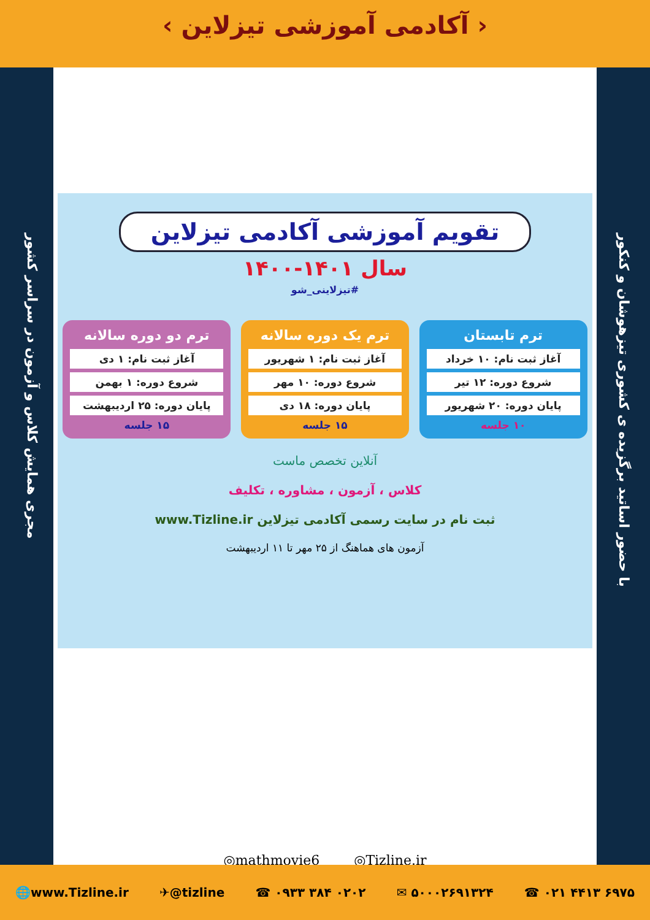‹ آکادمی آموزشی تیزلاین ›
مجری همایش کلاس و آزمون در سراسر کشور
با حضور اساتید برگزیده ی کشوری تیزهوشان و کنکور
تقویم آموزشی آکادمی تیزلاین
سال ۱۴۰۱-۱۴۰۰
#تیزلاینی_شو
ترم تابستان
آغاز ثبت نام: ۱۰ خرداد
شروع دوره: ۱۲ تیر
پایان دوره: ۲۰ شهریور
۱۰ جلسه
ترم یک دوره سالانه
آغاز ثبت نام: ۱ شهریور
شروع دوره: ۱۰ مهر
پایان دوره: ۱۸ دی
۱۵ جلسه
ترم دو دوره سالانه
آغاز ثبت نام: ۱ دی
شروع دوره: ۱ بهمن
پایان دوره: ۲۵ اردیبهشت
۱۵ جلسه
آنلاین تخصص ماست
کلاس ، آزمون ، مشاوره ، تکلیف
ثبت نام در سایت رسمی آکادمی تیزلاین www.Tizline.ir
آزمون های هماهنگ از ۲۵ مهر تا ۱۱ اردیبهشت
◎mathmovie6 ◎Tizline.ir
🌐www.Tizline.ir ✈@tizline ☎ ۰۹۳۳ ۳۸۴ ۰۲۰۲ ✉ ۵۰۰۰۲۶۹۱۳۲۴ ☎ ۰۲۱ ۴۴۱۳ ۶۹۷۵